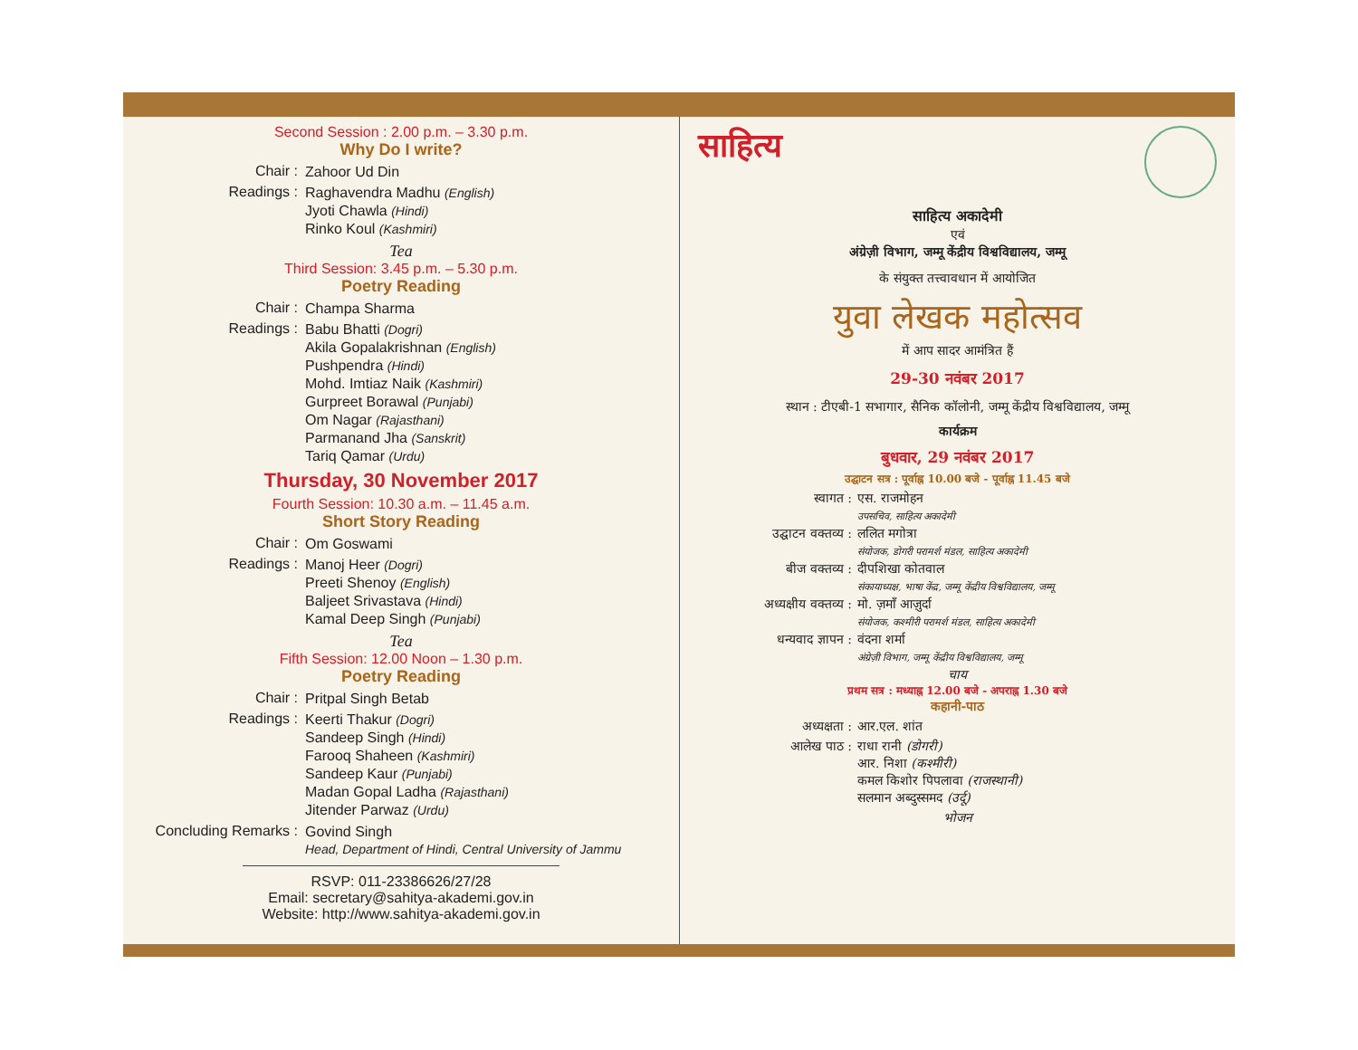Second Session : 2.00 p.m. – 3.30 p.m.
Why Do I write?
Chair :
Zahoor Ud Din
Readings :
Raghavendra Madhu (English)
Jyoti Chawla (Hindi)
Rinko Koul (Kashmiri)
Tea
Third Session: 3.45 p.m. – 5.30 p.m.
Poetry Reading
Chair :
Champa Sharma
Readings :
Babu Bhatti (Dogri)
Akila Gopalakrishnan (English)
Pushpendra (Hindi)
Mohd. Imtiaz Naik (Kashmiri)
Gurpreet Borawal (Punjabi)
Om Nagar (Rajasthani)
Parmanand Jha (Sanskrit)
Tariq Qamar (Urdu)
Thursday, 30 November 2017
Fourth Session: 10.30 a.m. – 11.45 a.m.
Short Story Reading
Chair :
Om Goswami
Readings :
Manoj Heer (Dogri)
Preeti Shenoy (English)
Baljeet Srivastava (Hindi)
Kamal Deep Singh (Punjabi)
Tea
Fifth Session: 12.00 Noon – 1.30 p.m.
Poetry Reading
Chair :
Pritpal Singh Betab
Readings :
Keerti Thakur (Dogri)
Sandeep Singh (Hindi)
Farooq Shaheen (Kashmiri)
Sandeep Kaur (Punjabi)
Madan Gopal Ladha (Rajasthani)
Jitender Parwaz (Urdu)
Concluding Remarks :
Govind Singh
Head, Department of Hindi, Central University of Jammu
RSVP: 011-23386626/27/28
Email: secretary@sahitya-akademi.gov.in
Website: http://www.sahitya-akademi.gov.in
साहित्य
साहित्य अकादेमी
एवं
अंग्रेज़ी विभाग, जम्मू केंद्रीय विश्वविद्यालय, जम्मू
के संयुक्त तत्त्वावधान में आयोजित
युवा लेखक महोत्सव
में आप सादर आमंत्रित हैं
29-30 नवंबर 2017
स्थान : टीएबी-1 सभागार, सैनिक कॉलोनी, जम्मू केंद्रीय विश्वविद्यालय, जम्मू
कार्यक्रम
बुधवार, 29 नवंबर 2017
उद्घाटन सत्र : पूर्वाह्न 10.00 बजे - पूर्वाह्न 11.45 बजे
स्वागत : एस. राजमोहन
उपसचिव, साहित्य अकादेमी
उद्घाटन वक्तव्य : ललित मगोत्रा
संयोजक, डोगरी परामर्श मंडल, साहित्य अकादेमी
बीज वक्तव्य : दीपशिखा कोतवाल
संकायाध्यक्ष, भाषा केंद्र, जम्मू केंद्रीय विश्वविद्यालय, जम्मू
अध्यक्षीय वक्तव्य : मो. ज़माँ आज़ुर्दा
संयोजक, कश्मीरी परामर्श मंडल, साहित्य अकादेमी
धन्यवाद ज्ञापन : वंदना शर्मा
अंग्रेज़ी विभाग, जम्मू केंद्रीय विश्वविद्यालय, जम्मू
चाय
प्रथम सत्र : मध्याह्न 12.00 बजे - अपराह्न 1.30 बजे
कहानी-पाठ
अध्यक्षता : आर.एल. शांत
आलेख पाठ : राधा रानी (डोगरी)
आर. निशा (कश्मीरी)
कमल किशोर पिपलावा (राजस्थानी)
सलमान अब्दुस्समद (उर्दू)
भोजन